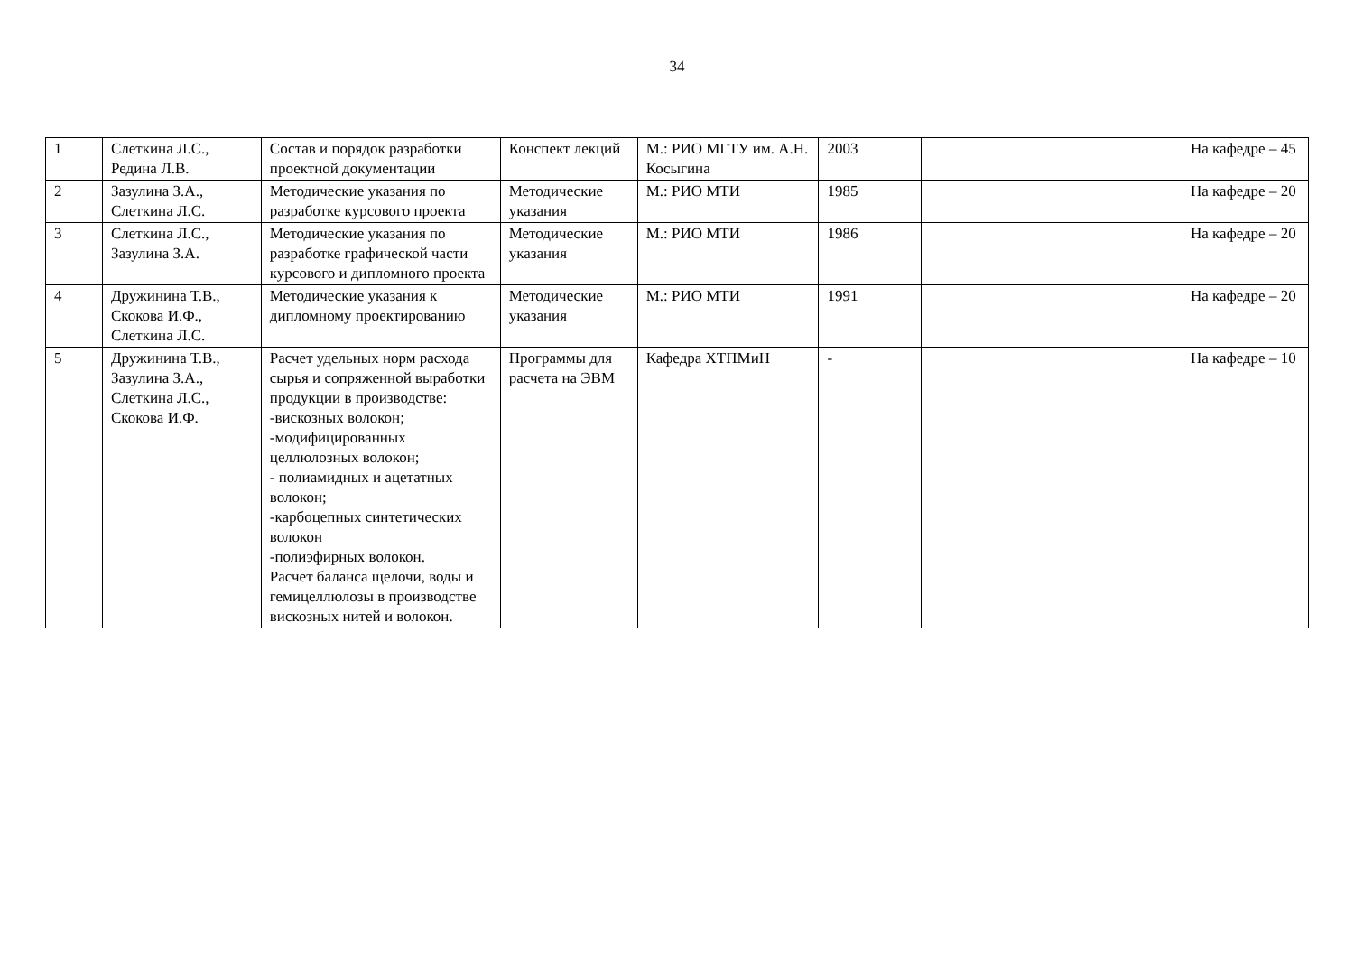34
| 1 | Слеткина Л.С., Редина Л.В. | Состав и порядок разработки проектной документации | Конспект лекций | М.: РИО МГТУ им. А.Н. Косыгина | 2003 | | На кафедре – 45 |
| 2 | Зазулина З.А., Слеткина Л.С. | Методические указания по разработке курсового проекта | Методические указания | М.: РИО МТИ | 1985 | | На кафедре – 20 |
| 3 | Слеткина Л.С., Зазулина З.А. | Методические указания по разработке графической части курсового и дипломного проекта | Методические указания | М.: РИО МТИ | 1986 | | На кафедре – 20 |
| 4 | Дружинина Т.В., Скокова И.Ф., Слеткина Л.С. | Методические указания к дипломному проектированию | Методические указания | М.: РИО МТИ | 1991 | | На кафедре – 20 |
| 5 | Дружинина Т.В., Зазулина З.А., Слеткина Л.С., Скокова И.Ф. | Расчет удельных норм расхода сырья и сопряженной выработки продукции в производстве: -вискозных волокон; -модифицированных целлюлозных волокон; - полиамидных и ацетатных волокон; -карбоцепных синтетических волокон -полиэфирных волокон. Расчет баланса щелочи, воды и гемицеллюлозы в производстве вискозных нитей и волокон. | Программы для расчета на ЭВМ | Кафедра ХТПМиН | - | | На кафедре – 10 |